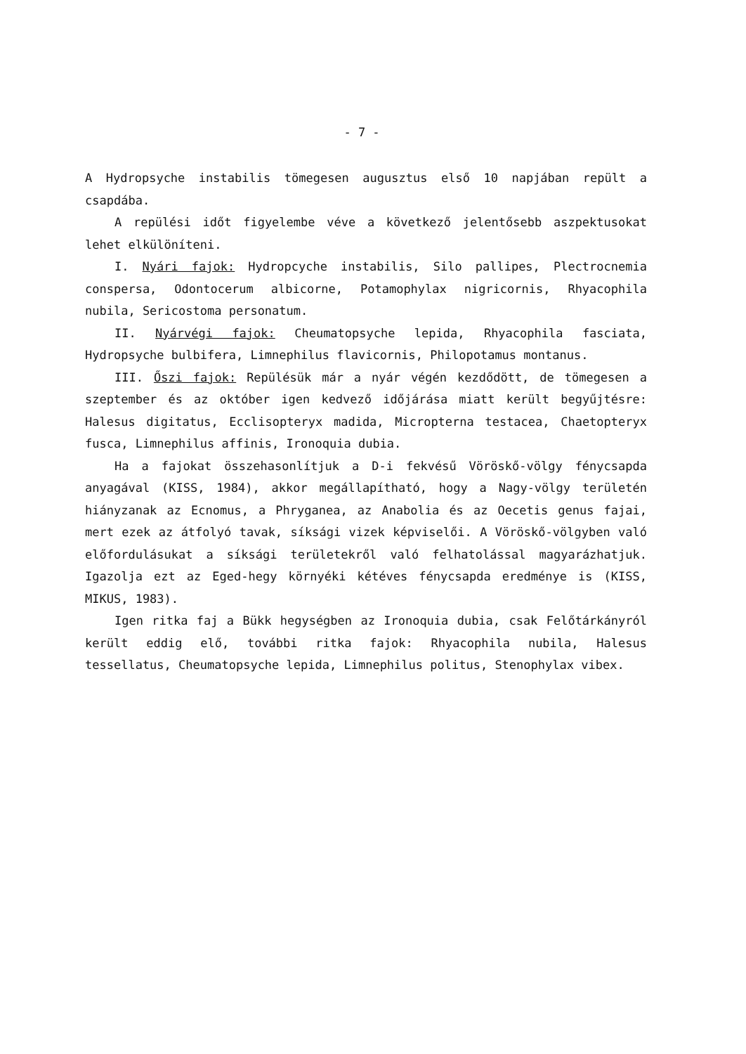- 7 -
A Hydropsyche instabilis tömegesen augusztus első 10 napjában repült a csapdába.
A repülési időt figyelembe véve a következő jelentősebb aszpektusokat lehet elkülöníteni.
I. Nyári fajok: Hydropcyche instabilis, Silo pallipes, Plectrocnemia conspersa, Odontocerum albicorne, Potamophylax nigricornis, Rhyacophila nubila, Sericostoma personatum.
II. Nyárvégi fajok: Cheumatopsyche lepida, Rhyacophila fasciata, Hydropsyche bulbifera, Limnephilus flavicornis, Philopotamus montanus.
III. Őszi fajok: Repülésük már a nyár végén kezdődött, de tömegesen a szeptember és az október igen kedvező időjárása miatt került begyűjtésre: Halesus digitatus, Ecclisopteryx madida, Micropterna testacea, Chaetopteryx fusca, Limnephilus affinis, Ironoquia dubia.
Ha a fajokat összehasonlítjuk a D-i fekvésű Vöröskő-völgy fénycsapda anyagával (KISS, 1984), akkor megállapítható, hogy a Nagy-völgy területén hiányzanak az Ecnomus, a Phryganea, az Anabolia és az Oecetis genus fajai, mert ezek az átfolyó tavak, síksági vizek képviselői. A Vöröskő-völgyben való előfordulásukat a síksági területekről való felhatolással magyarázhatjuk. Igazolja ezt az Eged-hegy környéki kétéves fénycsapda eredménye is (KISS, MIKUS, 1983).
Igen ritka faj a Bükk hegységben az Ironoquia dubia, csak Felőtárkányról került eddig elő, további ritka fajok: Rhyacophila nubila, Halesus tessellatus, Cheumatopsyche lepida, Limnephilus politus, Stenophylax vibex.